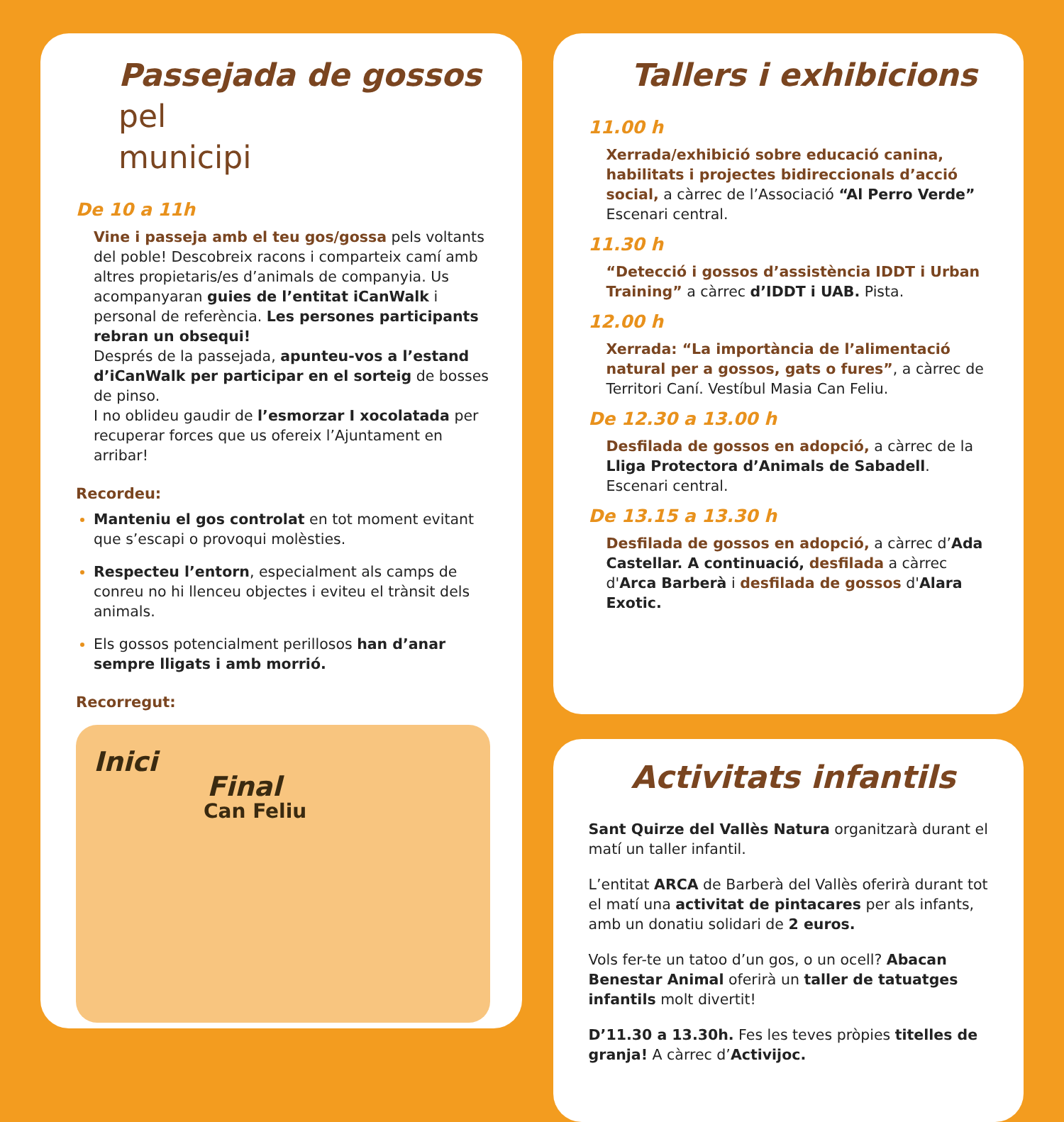Passejada de gossos pel
municipi
De 10 a 11h
Vine i passeja amb el teu gos/gossa pels voltants del poble! Descobreix racons i comparteix camí amb altres propietaris/es d’animals de companyia. Us acompanyaran guies de l’entitat iCanWalk i personal de referència. Les persones participants rebran un obsequi!
Després de la passejada, apunteu-vos a l’estand d’iCanWalk per participar en el sorteig de bosses de pinso.
I no oblideu gaudir de l’esmorzar I xocolatada per recuperar forces que us ofereix l’Ajuntament en arribar!
Recordeu:
Manteniu el gos controlat en tot moment evitant que s’escapi o provoqui molèsties.
Respecteu l’entorn, especialment als camps de conreu no hi llenceu objectes i eviteu el trànsit dels animals.
Els gossos potencialment perillosos han d’anar sempre lligats i amb morrió.
Recorregut:
Inici
Final
Can Feliu
Tallers i exhibicions
11.00 h
Xerrada/exhibició sobre educació canina, habilitats i projectes bidireccionals d’acció social, a càrrec de l’Associació “Al Perro Verde” Escenari central.
11.30 h
“Detecció i gossos d’assistència IDDT i Urban Training” a càrrec d’IDDT i UAB. Pista.
12.00 h
Xerrada: “La importància de l’alimentació natural per a gossos, gats o fures”, a càrrec de Territori Caní. Vestíbul Masia Can Feliu.
De 12.30 a 13.00 h
Desfilada de gossos en adopció, a càrrec de la Lliga Protectora d’Animals de Sabadell. Escenari central.
De 13.15 a 13.30 h
Desfilada de gossos en adopció, a càrrec d’Ada Castellar. A continuació, desfilada a càrrec d'Arca Barberà i desfilada de gossos d'Alara Exotic.
Activitats infantils
Sant Quirze del Vallès Natura organitzarà durant el matí un taller infantil.
L’entitat ARCA de Barberà del Vallès oferirà durant tot el matí una activitat de pintacares per als infants, amb un donatiu solidari de 2 euros.
Vols fer-te un tatoo d’un gos, o un ocell? Abacan Benestar Animal oferirà un taller de tatuatges infantils molt divertit!
D’11.30 a 13.30h. Fes les teves pròpies titelles de granja! A càrrec d’Activijoc.